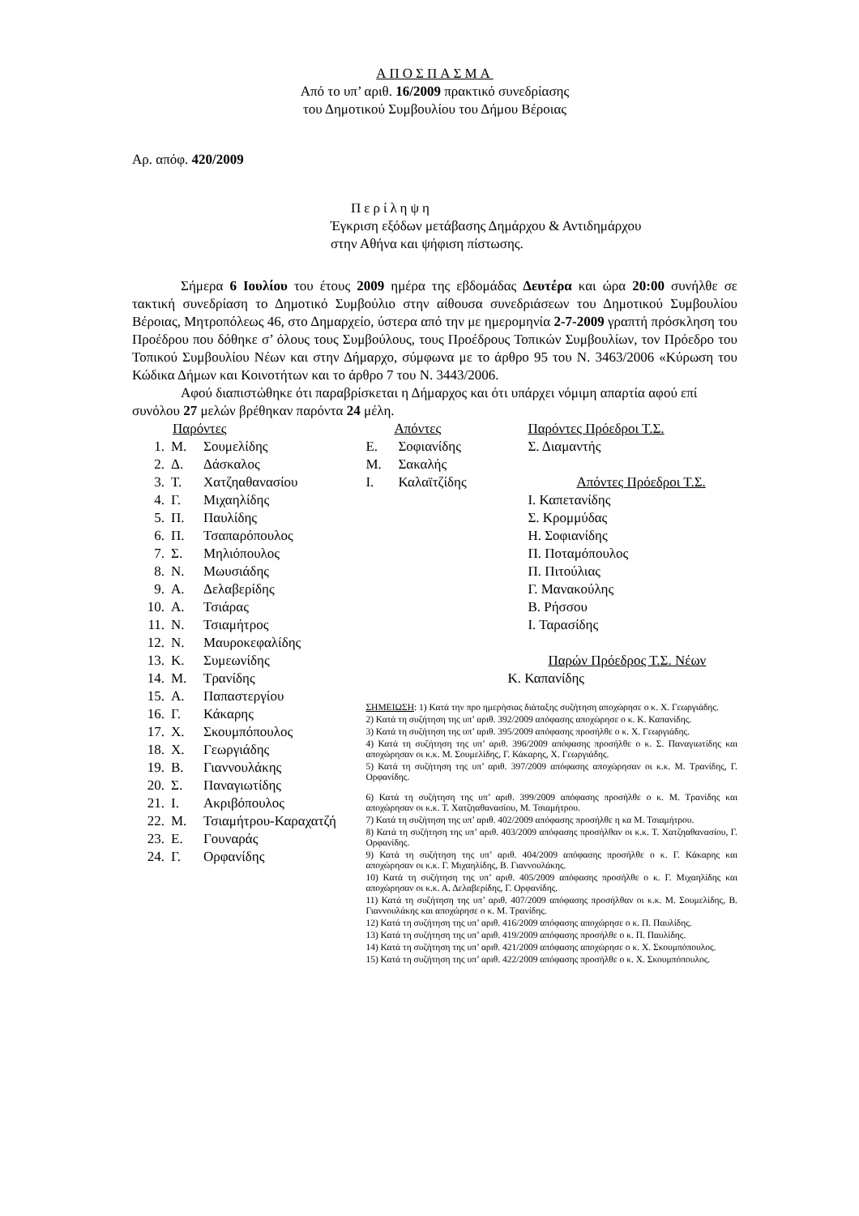ΑΠΟΣΠΑΣΜΑ
Από το υπ’ αριθ. 16/2009 πρακτικό συνεδρίασης
του Δημοτικού Συμβουλίου του Δήμου Βέροιας
Αρ. απόφ. 420/2009
Περίληψη
Έγκριση εξόδων μετάβασης Δημάρχου & Αντιδημάρχου
στην Αθήνα και ψήφιση πίστωσης.
Σήμερα 6 Ιουλίου του έτους 2009 ημέρα της εβδομάδας Δευτέρα και ώρα 20:00 συνήλθε σε τακτική συνεδρίαση το Δημοτικό Συμβούλιο στην αίθουσα συνεδριάσεων του Δημοτικού Συμβουλίου Βέροιας, Μητροπόλεως 46, στο Δημαρχείο, ύστερα από την με ημερομηνία 2-7-2009 γραπτή πρόσκληση του Προέδρου που δόθηκε σ’ όλους τους Συμβούλους, τους Προέδρους Τοπικών Συμβουλίων, τον Πρόεδρο του Τοπικού Συμβουλίου Νέων και στην Δήμαρχο, σύμφωνα με το άρθρο 95 του Ν. 3463/2006 «Κύρωση του Κώδικα Δήμων και Κοινοτήτων και το άρθρο 7 του Ν. 3443/2006.
Αφού διαπιστώθηκε ότι παραβρίσκεται η Δήμαρχος και ότι υπάρχει νόμιμη απαρτία αφού επί συνόλου 27 μελών βρέθηκαν παρόντα 24 μέλη.
Παρόντες
1. Μ. Σουμελίδης
2. Δ. Δάσκαλος
3. Τ. Χατζηαθανασίου
4. Γ. Μιχαηλίδης
5. Π. Παυλίδης
6. Π. Τσαπαρόπουλος
7. Σ. Μηλιόπουλος
8. Ν. Μωυσιάδης
9. Α. Δελαβερίδης
10. Α. Τσιάρας
11. Ν. Τσιαμήτρος
12. Ν. Μαυροκεφαλίδης
13. Κ. Συμεωνίδης
14. Μ. Τρανίδης
15. Α. Παπαστεργίου
16. Γ. Κάκαρης
17. Χ. Σκουμπόπουλος
18. Χ. Γεωργιάδης
19. Β. Γιαννουλάκης
20. Σ. Παναγιωτίδης
21. Ι. Ακριβόπουλος
22. Μ. Τσιαμήτρου-Καραχατζή
23. Ε. Γουναράς
24. Γ. Ορφανίδης
Απόντες
Ε. Σοφιανίδης
Μ. Σακαλής
Ι. Καλαϊτζίδης
Παρόντες Πρόεδροι Τ.Σ.
Σ. Διαμαντής
Απόντες Πρόεδροι Τ.Σ.
Ι. Καπετανίδης
Σ. Κρομμύδας
Η. Σοφιανίδης
Π. Ποταμόπουλος
Π. Πιτούλιας
Γ. Μανακούλης
Β. Ρήσσου
Ι. Ταρασίδης
Παρών Πρόεδρος Τ.Σ. Νέων
Κ. Καπανίδης
ΣΗΜΕΙΩΣΗ: 1) Κατά την προ ημερήσιας διάταξης συζήτηση αποχώρησε ο κ. Χ. Γεωργιάδης.
2) Κατά τη συζήτηση της υπ’ αριθ. 392/2009 απόφασης αποχώρησε ο κ. Κ. Καπανίδης.
3) Κατά τη συζήτηση της υπ’ αριθ. 395/2009 απόφασης προσήλθε ο κ. Χ. Γεωργιάδης.
4) Κατά τη συζήτηση της υπ’ αριθ. 396/2009 απόφασης προσήλθε ο κ. Σ. Παναγιωτίδης και αποχώρησαν οι κ.κ. Μ. Σουμελίδης, Γ. Κάκαρης, Χ. Γεωργιάδης.
5) Κατά τη συζήτηση της υπ’ αριθ. 397/2009 απόφασης αποχώρησαν οι κ.κ. Μ. Τρανίδης, Γ. Ορφανίδης.
6) Κατά τη συζήτηση της υπ’ αριθ. 399/2009 απόφασης προσήλθε ο κ. Μ. Τρανίδης και αποχώρησαν οι κ.κ. Τ. Χατζηαθανασίου, Μ. Τσιαμήτρου.
7) Κατά τη συζήτηση της υπ’ αριθ. 402/2009 απόφασης προσήλθε η κα Μ. Τσιαμήτρου.
8) Κατά τη συζήτηση της υπ’ αριθ. 403/2009 απόφασης προσήλθαν οι κ.κ. Τ. Χατζηαθανασίου, Γ. Ορφανίδης.
9) Κατά τη συζήτηση της υπ’ αριθ. 404/2009 απόφασης προσήλθε ο κ. Γ. Κάκαρης και αποχώρησαν οι κ.κ. Γ. Μιχαηλίδης, Β. Γιαννουλάκης.
10) Κατά τη συζήτηση της υπ’ αριθ. 405/2009 απόφασης προσήλθε ο κ. Γ. Μιχαηλίδης και αποχώρησαν οι κ.κ. Α. Δελαβερίδης, Γ. Ορφανίδης.
11) Κατά τη συζήτηση της υπ’ αριθ. 407/2009 απόφασης προσήλθαν οι κ.κ. Μ. Σουμελίδης, Β. Γιαννουλάκης και αποχώρησε ο κ. Μ. Τρανίδης.
12) Κατά τη συζήτηση της υπ’ αριθ. 416/2009 απόφασης αποχώρησε ο κ. Π. Παυλίδης.
13) Κατά τη συζήτηση της υπ’ αριθ. 419/2009 απόφασης προσήλθε ο κ. Π. Παυλίδης.
14) Κατά τη συζήτηση της υπ’ αριθ. 421/2009 απόφασης αποχώρησε ο κ. Χ. Σκουμπόπουλος.
15) Κατά τη συζήτηση της υπ’ αριθ. 422/2009 απόφασης προσήλθε ο κ. Χ. Σκουμπόπουλος.